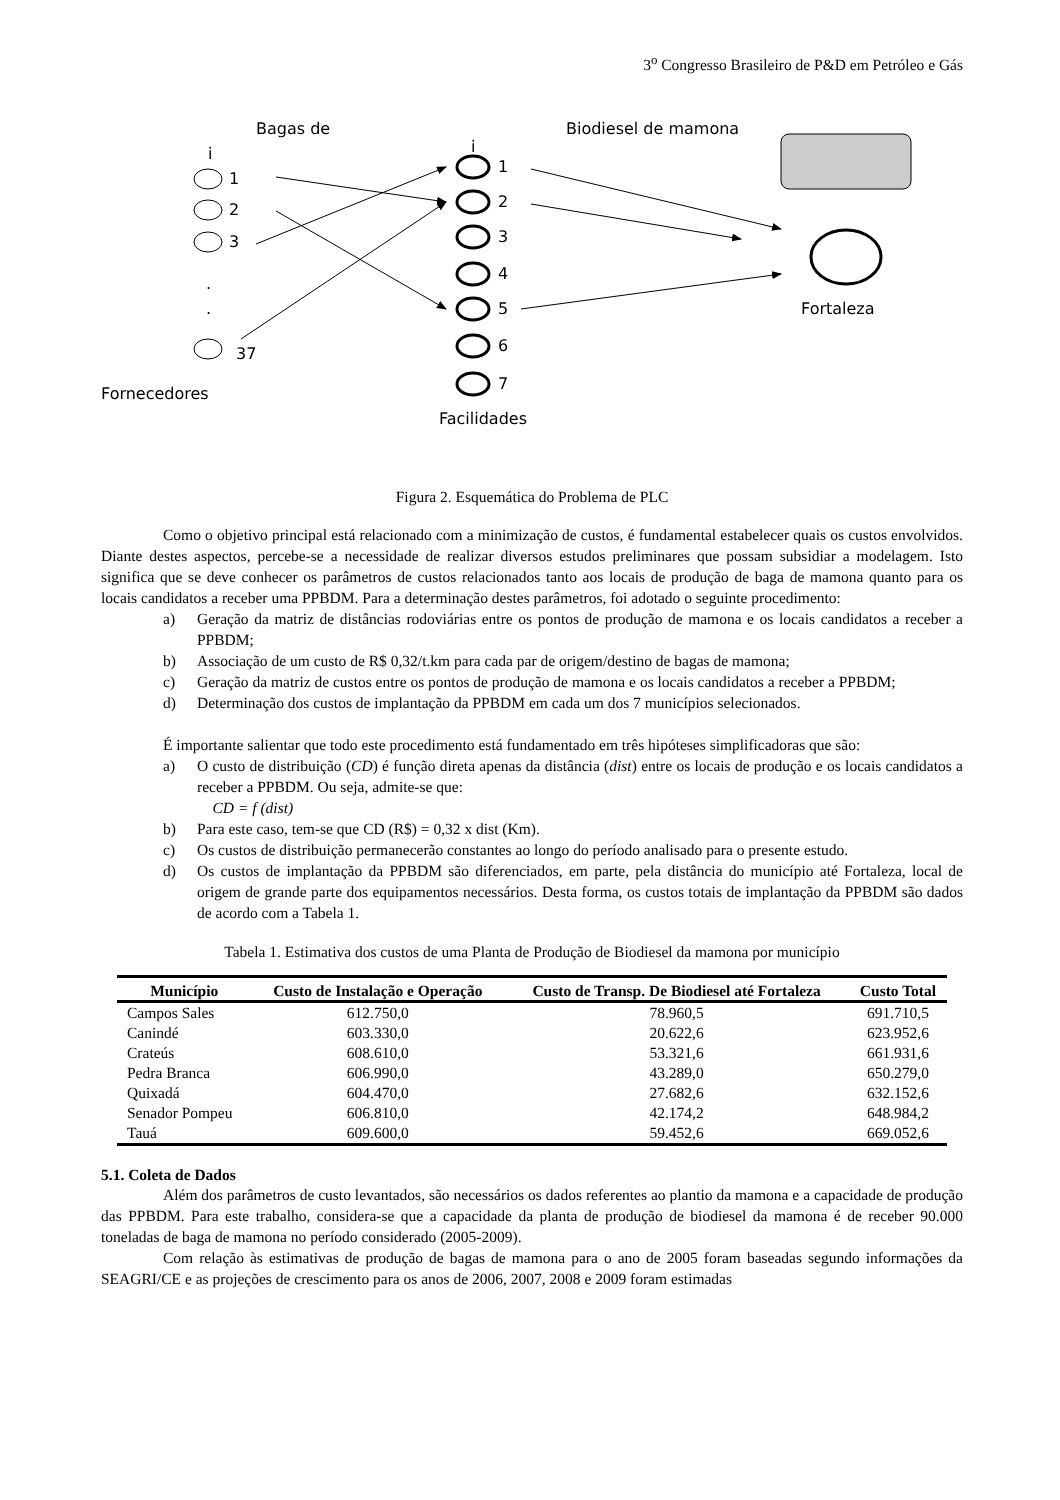3<sup>o</sup> Congresso Brasileiro de P&D em Petróleo e Gás
Bagas de
Biodiesel de mamona
i
i
1
2
3
.
.
37
Fornecedores
1
2
3
4
5
6
7
Facilidades
Fortaleza
Figura 2. Esquemática do Problema de PLC
Como o objetivo principal está relacionado com a minimização de custos, é fundamental estabelecer quais os custos envolvidos. Diante destes aspectos, percebe-se a necessidade de realizar diversos estudos preliminares que possam subsidiar a modelagem. Isto significa que se deve conhecer os parâmetros de custos relacionados tanto aos locais de produção de baga de mamona quanto para os locais candidatos a receber uma PPBDM. Para a determinação destes parâmetros, foi adotado o seguinte procedimento:
a) Geração da matriz de distâncias rodoviárias entre os pontos de produção de mamona e os locais candidatos a receber a PPBDM;
b) Associação de um custo de R$ 0,32/t.km para cada par de origem/destino de bagas de mamona;
c) Geração da matriz de custos entre os pontos de produção de mamona e os locais candidatos a receber a PPBDM;
d) Determinação dos custos de implantação da PPBDM em cada um dos 7 municípios selecionados.
É importante salientar que todo este procedimento está fundamentado em três hipóteses simplificadoras que são:
a) O custo de distribuição (CD) é função direta apenas da distância (dist) entre os locais de produção e os locais candidatos a receber a PPBDM. Ou seja, admite-se que:
CD = f (dist)
b) Para este caso, tem-se que CD (R$) = 0,32 x dist (Km).
c) Os custos de distribuição permanecerão constantes ao longo do período analisado para o presente estudo.
d) Os custos de implantação da PPBDM são diferenciados, em parte, pela distância do município até Fortaleza, local de origem de grande parte dos equipamentos necessários. Desta forma, os custos totais de implantação da PPBDM são dados de acordo com a Tabela 1.
Tabela 1. Estimativa dos custos de uma Planta de Produção de Biodiesel da mamona por município
| Município | Custo de Instalação e Operação | Custo de Transp. De Biodiesel até Fortaleza | Custo Total |
| --- | --- | --- | --- |
| Campos Sales | 612.750,0 | 78.960,5 | 691.710,5 |
| Canindé | 603.330,0 | 20.622,6 | 623.952,6 |
| Crateús | 608.610,0 | 53.321,6 | 661.931,6 |
| Pedra Branca | 606.990,0 | 43.289,0 | 650.279,0 |
| Quixadá | 604.470,0 | 27.682,6 | 632.152,6 |
| Senador Pompeu | 606.810,0 | 42.174,2 | 648.984,2 |
| Tauá | 609.600,0 | 59.452,6 | 669.052,6 |
5.1. Coleta de Dados
Além dos parâmetros de custo levantados, são necessários os dados referentes ao plantio da mamona e a capacidade de produção das PPBDM. Para este trabalho, considera-se que a capacidade da planta de produção de biodiesel da mamona é de receber 90.000 toneladas de baga de mamona no período considerado (2005-2009).
Com relação às estimativas de produção de bagas de mamona para o ano de 2005 foram baseadas segundo informações da SEAGRI/CE e as projeções de crescimento para os anos de 2006, 2007, 2008 e 2009 foram estimadas